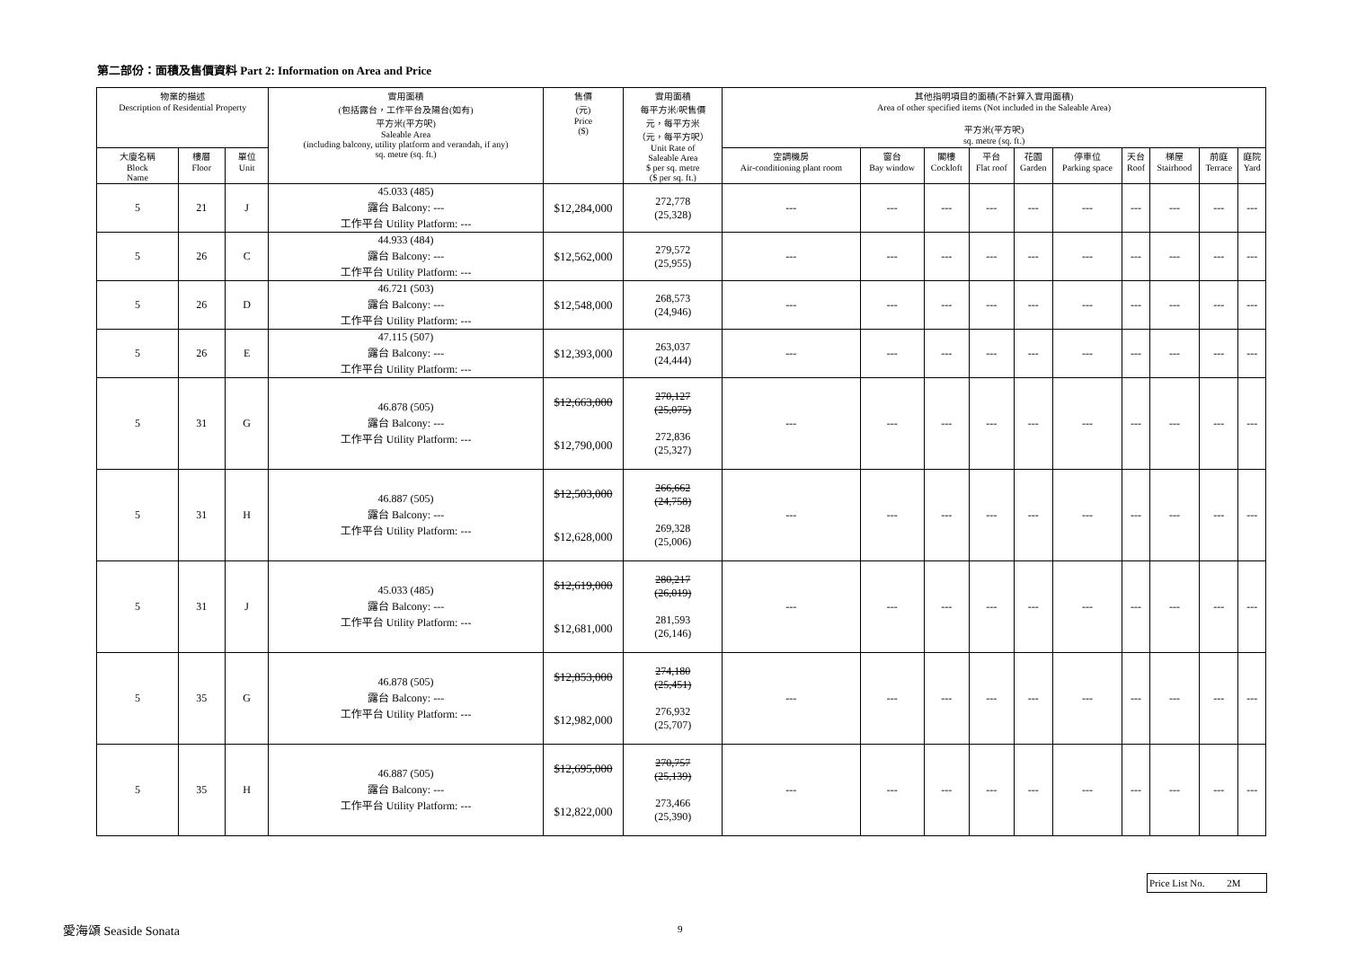第二部份：面積及售價資料 Part 2: Information on Area and Price
| 物業的描述 Description of Residential Property | | | 實用面積 (包括露台，工作平台及陽台(如有) 平方米(平方呎) Saleable Area (including balcony, utility platform and verandah, if any) sq. metre (sq. ft.) | 售價 (元) Price ($) | 實用面積 每平方米/呎售價 元，每平方米 （元，每平方呎） Unit Rate of Saleable Area $ per sq. metre ($ per sq. ft.) | 其他指明項目的面積(不計算入實用面積) Area of other specified items (Not included in the Saleable Area) 平方米(平方呎) sq. metre (sq. ft.) | | | | | | | | | |
| --- | --- | --- | --- | --- | --- | --- | --- | --- | --- | --- | --- | --- | --- | --- | --- |
| 大廈名稱 Block Name | 樓層 Floor | 單位 Unit | | | | 空調機房 Air-conditioning plant room | 窗台 Bay window | 閣樓 Cockloft | 平台 Flat roof | 花園 Garden | 停車位 Parking space | 天台 Roof | 梯屋 Stairhood | 前庭 Terrace | 庭院 Yard |
| 5 | 21 | J | 45.033 (485) 露台 Balcony: --- 工作平台 Utility Platform: --- | $12,284,000 | 272,778 (25,328) | --- | --- | --- | --- | --- | --- | --- | --- | --- | --- |
| 5 | 26 | C | 44.933 (484) 露台 Balcony: --- 工作平台 Utility Platform: --- | $12,562,000 | 279,572 (25,955) | --- | --- | --- | --- | --- | --- | --- | --- | --- | --- |
| 5 | 26 | D | 46.721 (503) 露台 Balcony: --- 工作平台 Utility Platform: --- | $12,548,000 | 268,573 (24,946) | --- | --- | --- | --- | --- | --- | --- | --- | --- | --- |
| 5 | 26 | E | 47.115 (507) 露台 Balcony: --- 工作平台 Utility Platform: --- | $12,393,000 | 263,037 (24,444) | --- | --- | --- | --- | --- | --- | --- | --- | --- | --- |
| 5 | 31 | G | 46.878 (505) 露台 Balcony: --- 工作平台 Utility Platform: --- | $12,663,000 $12,790,000 | 270,127 (25,075) 272,836 (25,327) | --- | --- | --- | --- | --- | --- | --- | --- | --- | --- |
| 5 | 31 | H | 46.887 (505) 露台 Balcony: --- 工作平台 Utility Platform: --- | $12,503,000 $12,628,000 | 266,662 (24,758) 269,328 (25,006) | --- | --- | --- | --- | --- | --- | --- | --- | --- | --- |
| 5 | 31 | J | 45.033 (485) 露台 Balcony: --- 工作平台 Utility Platform: --- | $12,619,000 $12,681,000 | 280,217 (26,019) 281,593 (26,146) | --- | --- | --- | --- | --- | --- | --- | --- | --- | --- |
| 5 | 35 | G | 46.878 (505) 露台 Balcony: --- 工作平台 Utility Platform: --- | $12,853,000 $12,982,000 | 274,180 (25,451) 276,932 (25,707) | --- | --- | --- | --- | --- | --- | --- | --- | --- | --- |
| 5 | 35 | H | 46.887 (505) 露台 Balcony: --- 工作平台 Utility Platform: --- | $12,695,000 $12,822,000 | 270,757 (25,139) 273,466 (25,390) | --- | --- | --- | --- | --- | --- | --- | --- | --- | --- |
Price List No. 2M
愛海頌 Seaside Sonata 9